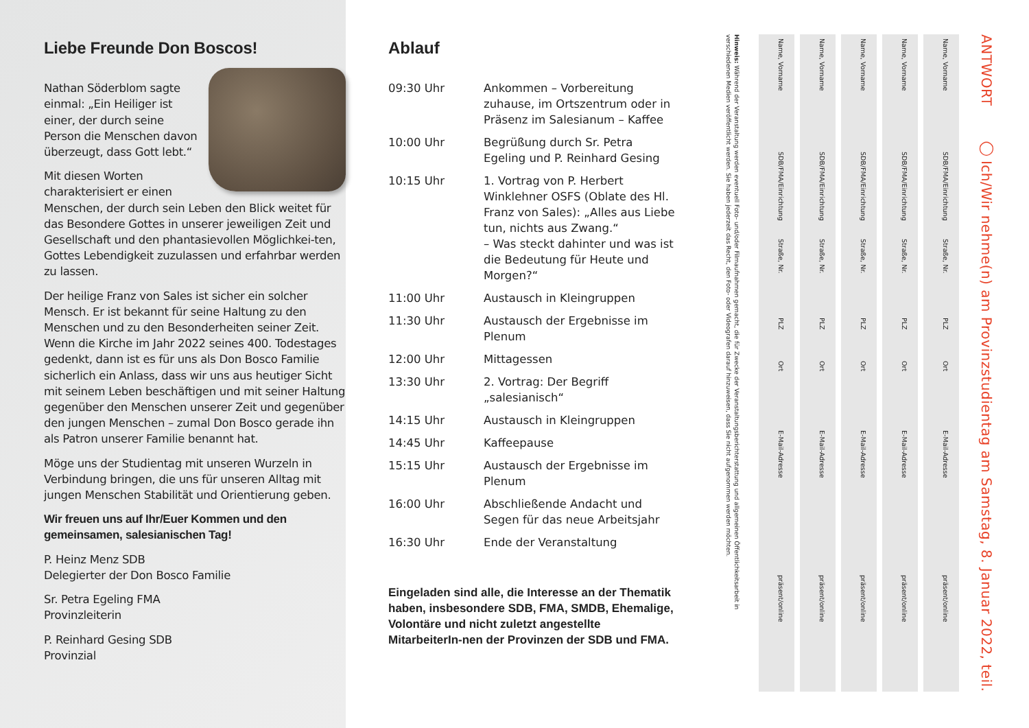Liebe Freunde Don Boscos!
Nathan Söderblom sagte einmal: „Ein Heiliger ist einer, der durch seine Person die Menschen davon überzeugt, dass Gott lebt.“
Mit diesen Worten charakterisiert er einen Menschen, der durch sein Leben den Blick weitet für das Besondere Gottes in unserer jeweiligen Zeit und Gesellschaft und den phantasievollen Möglichkei-ten, Gottes Lebendigkeit zuzulassen und erfahrbar werden zu lassen.
Der heilige Franz von Sales ist sicher ein solcher Mensch. Er ist bekannt für seine Haltung zu den Menschen und zu den Besonderheiten seiner Zeit. Wenn die Kirche im Jahr 2022 seines 400. Todestages gedenkt, dann ist es für uns als Don Bosco Familie sicherlich ein Anlass, dass wir uns aus heutiger Sicht mit seinem Leben beschäftigen und mit seiner Haltung gegenüber den Menschen unserer Zeit und gegenüber den jungen Menschen – zumal Don Bosco gerade ihn als Patron unserer Familie benannt hat.
Möge uns der Studientag mit unseren Wurzeln in Verbindung bringen, die uns für unseren Alltag mit jungen Menschen Stabilität und Orientierung geben.
Wir freuen uns auf Ihr/Euer Kommen und den gemeinsamen, salesianischen Tag!
P. Heinz Menz SDB
Delegierter der Don Bosco Familie
Sr. Petra Egeling FMA
Provinzleiterin
P. Reinhard Gesing SDB
Provinzial
Ablauf
| 09:30 Uhr | Ankommen – Vorbereitung zuhause, im Ortszentrum oder in Präsenz im Salesianum – Kaffee |
| 10:00 Uhr | Begrüßung durch Sr. Petra Egeling und P. Reinhard Gesing |
| 10:15 Uhr | 1. Vortrag von P. Herbert Winklehner OSFS (Oblate des Hl. Franz von Sales): „Alles aus Liebe tun, nichts aus Zwang.“ – Was steckt dahinter und was ist die Bedeutung für Heute und Morgen?“ |
| 11:00 Uhr | Austausch in Kleingruppen |
| 11:30 Uhr | Austausch der Ergebnisse im Plenum |
| 12:00 Uhr | Mittagessen |
| 13:30 Uhr | 2. Vortrag: Der Begriff „salesianisch“ |
| 14:15 Uhr | Austausch in Kleingruppen |
| 14:45 Uhr | Kaffeepause |
| 15:15 Uhr | Austausch der Ergebnisse im Plenum |
| 16:00 Uhr | Abschließende Andacht und Segen für das neue Arbeitsjahr |
| 16:30 Uhr | Ende der Veranstaltung |
Eingeladen sind alle, die Interesse an der Thematik haben, insbesondere SDB, FMA, SMDB, Ehemalige, Volontäre und nicht zuletzt angestellte MitarbeiterIn-nen der Provinzen der SDB und FMA.
ANTWORT ◯ Ich/Wir nehme(n) am Provinzstudientag am Samstag, 8. Januar 2022, teil.
Name, Vorname SDB/FMA/Einrichtung Straße, Nr. PLZ Ort E-Mail-Adresse präsent/online
Name, Vorname SDB/FMA/Einrichtung Straße, Nr. PLZ Ort E-Mail-Adresse präsent/online
Name, Vorname SDB/FMA/Einrichtung Straße, Nr. PLZ Ort E-Mail-Adresse präsent/online
Name, Vorname SDB/FMA/Einrichtung Straße, Nr. PLZ Ort E-Mail-Adresse präsent/online
Name, Vorname SDB/FMA/Einrichtung Straße, Nr. PLZ Ort E-Mail-Adresse präsent/online
Hinweis: Während der Veranstaltung werden eventuell Foto- und/oder Filmaufnahmen gemacht, die für Zwecke der Veranstaltungsberichterstattung und allgemeinen Öffentlichkeitsarbeit in verschiedenen Medien veröffentlicht werden. Sie haben jederzeit das Recht, den Foto- oder Videografen darauf hinzuweisen, dass Sie nicht aufgenommen werden möchten.